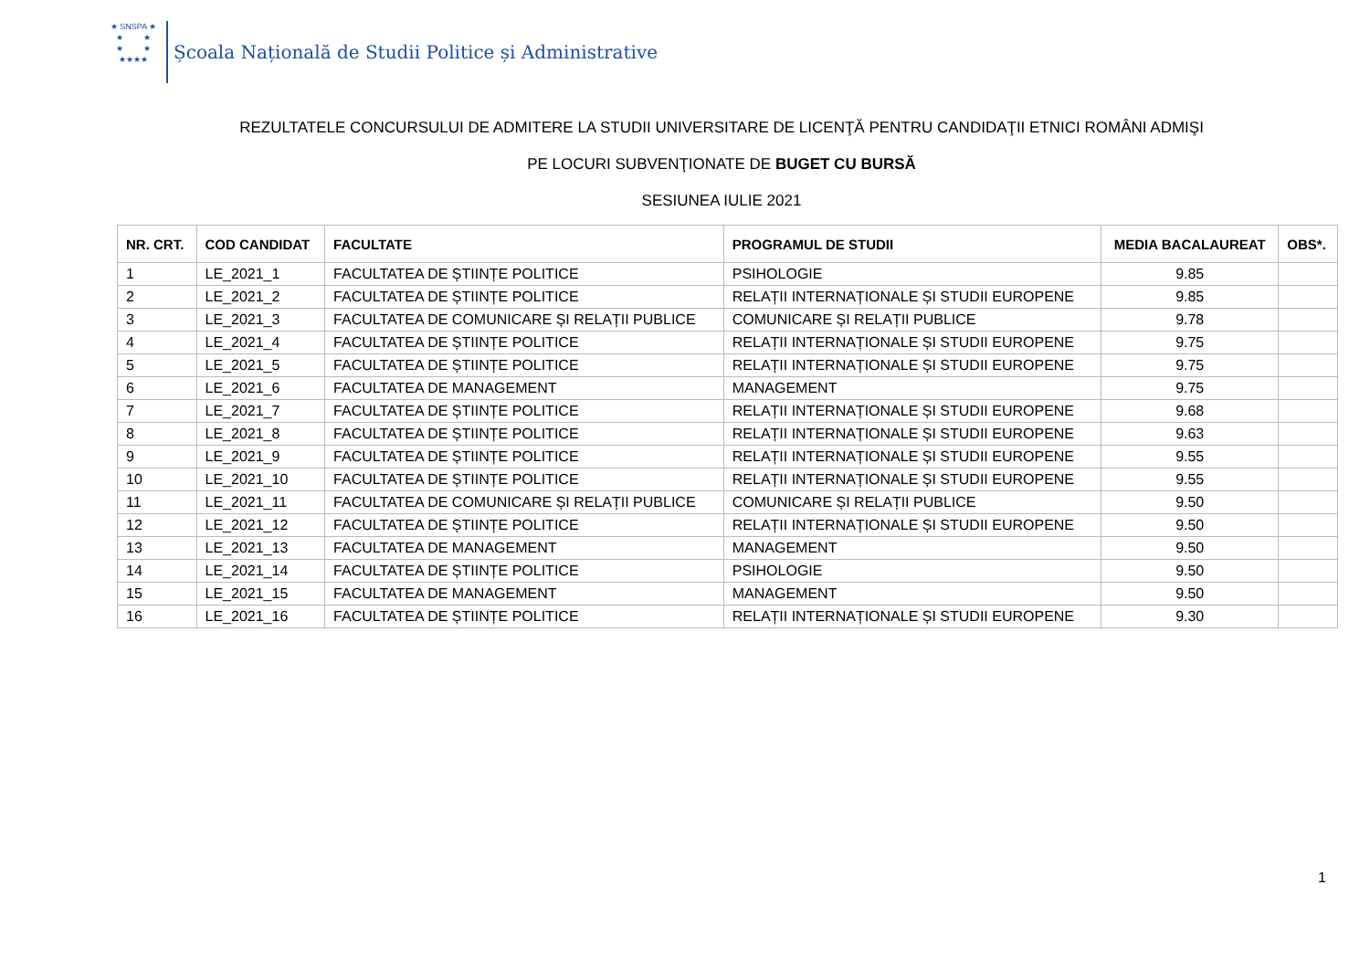★ SNSPA ★
★ ★
★ ★
★★★★
Școala Națională de Studii Politice și Administrative
REZULTATELE CONCURSULUI DE ADMITERE LA STUDII UNIVERSITARE DE LICENŢĂ PENTRU CANDIDAŢII ETNICI ROMÂNI ADMIŞI
PE LOCURI SUBVENŢIONATE DE BUGET CU BURSĂ
SESIUNEA IULIE 2021
| NR. CRT. | COD CANDIDAT | FACULTATE | PROGRAMUL DE STUDII | MEDIA BACALAUREAT | OBS*. |
| --- | --- | --- | --- | --- | --- |
| 1 | LE_2021_1 | FACULTATEA DE ȘTIINȚE POLITICE | PSIHOLOGIE | 9.85 | |
| 2 | LE_2021_2 | FACULTATEA DE ȘTIINȚE POLITICE | RELAȚII INTERNAȚIONALE ȘI STUDII EUROPENE | 9.85 | |
| 3 | LE_2021_3 | FACULTATEA DE COMUNICARE ȘI RELAȚII PUBLICE | COMUNICARE ȘI RELAȚII PUBLICE | 9.78 | |
| 4 | LE_2021_4 | FACULTATEA DE ȘTIINȚE POLITICE | RELAȚII INTERNAȚIONALE ȘI STUDII EUROPENE | 9.75 | |
| 5 | LE_2021_5 | FACULTATEA DE ȘTIINȚE POLITICE | RELAȚII INTERNAȚIONALE ȘI STUDII EUROPENE | 9.75 | |
| 6 | LE_2021_6 | FACULTATEA DE MANAGEMENT | MANAGEMENT | 9.75 | |
| 7 | LE_2021_7 | FACULTATEA DE ȘTIINȚE POLITICE | RELAȚII INTERNAȚIONALE ȘI STUDII EUROPENE | 9.68 | |
| 8 | LE_2021_8 | FACULTATEA DE ȘTIINȚE POLITICE | RELAȚII INTERNAȚIONALE ȘI STUDII EUROPENE | 9.63 | |
| 9 | LE_2021_9 | FACULTATEA DE ȘTIINȚE POLITICE | RELAȚII INTERNAȚIONALE ȘI STUDII EUROPENE | 9.55 | |
| 10 | LE_2021_10 | FACULTATEA DE ȘTIINȚE POLITICE | RELAȚII INTERNAȚIONALE ȘI STUDII EUROPENE | 9.55 | |
| 11 | LE_2021_11 | FACULTATEA DE COMUNICARE ȘI RELAȚII PUBLICE | COMUNICARE ȘI RELAȚII PUBLICE | 9.50 | |
| 12 | LE_2021_12 | FACULTATEA DE ȘTIINȚE POLITICE | RELAȚII INTERNAȚIONALE ȘI STUDII EUROPENE | 9.50 | |
| 13 | LE_2021_13 | FACULTATEA DE MANAGEMENT | MANAGEMENT | 9.50 | |
| 14 | LE_2021_14 | FACULTATEA DE ȘTIINȚE POLITICE | PSIHOLOGIE | 9.50 | |
| 15 | LE_2021_15 | FACULTATEA DE MANAGEMENT | MANAGEMENT | 9.50 | |
| 16 | LE_2021_16 | FACULTATEA DE ȘTIINȚE POLITICE | RELAȚII INTERNAȚIONALE ȘI STUDII EUROPENE | 9.30 | |
1